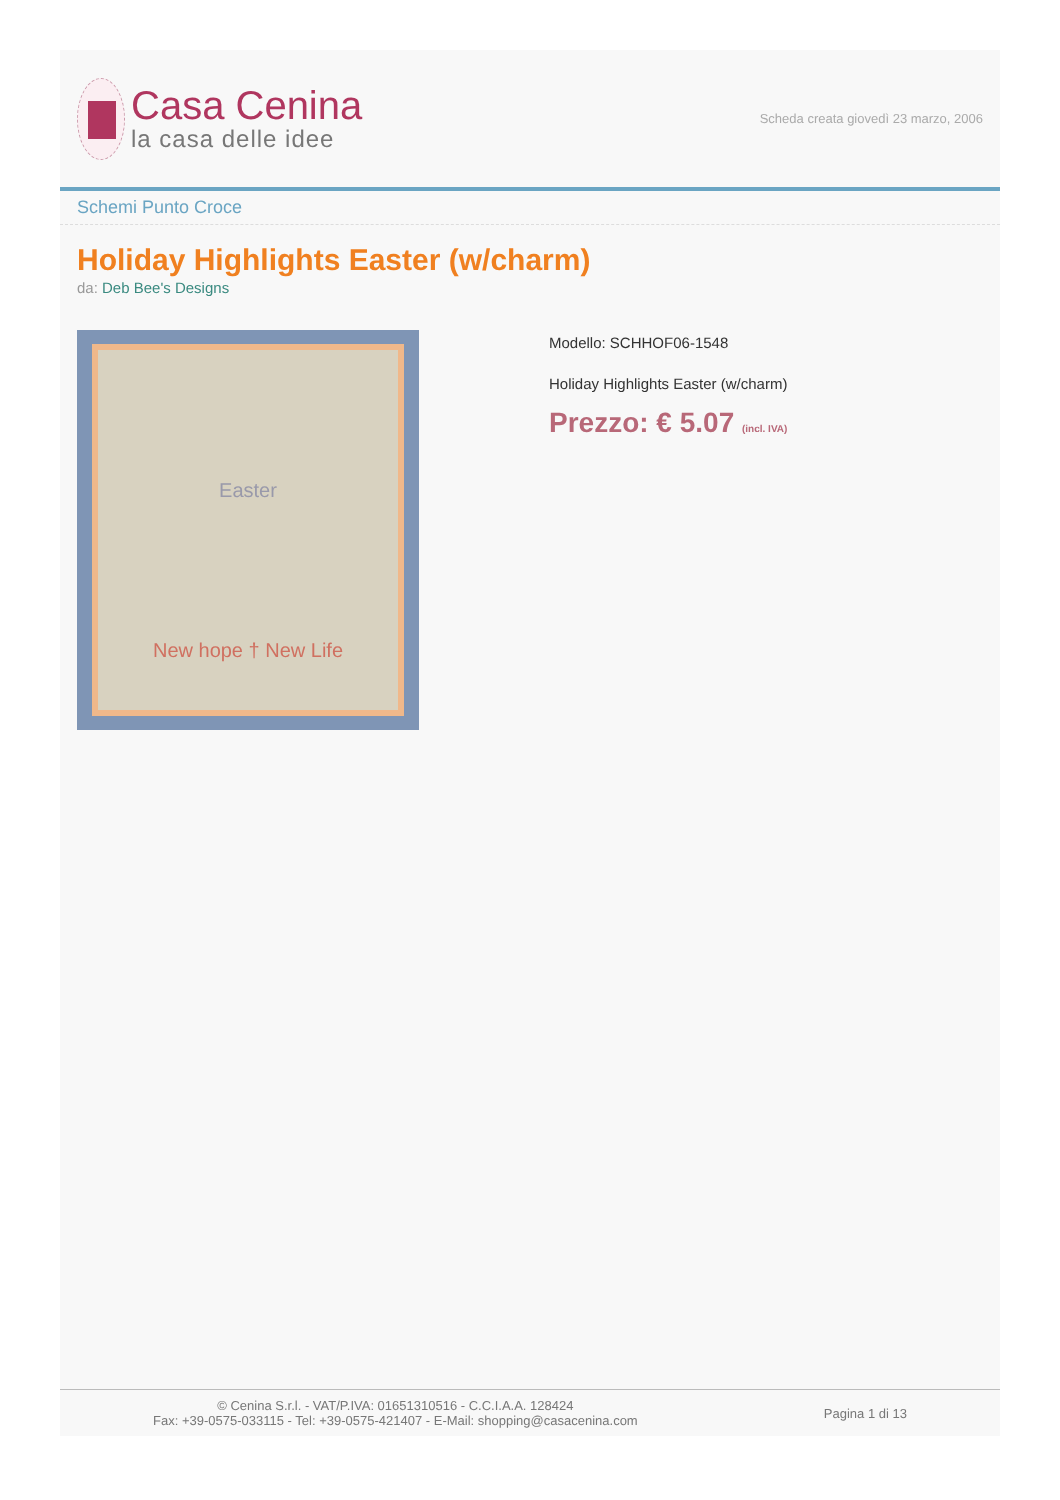Casa Cenina
la casa delle idee
Scheda creata giovedì 23 marzo, 2006
Schemi Punto Croce
Holiday Highlights Easter (w/charm)
da: Deb Bee's Designs
Easter
New hope † New Life
Modello: SCHHOF06-1548
Holiday Highlights Easter (w/charm)
Prezzo: € 5.07 (incl. IVA)
© Cenina S.r.l. - VAT/P.IVA: 01651310516 - C.C.I.A.A. 128424
Fax: +39-0575-033115 - Tel: +39-0575-421407 - E-Mail: shopping@casacenina.com
Pagina 1 di 13